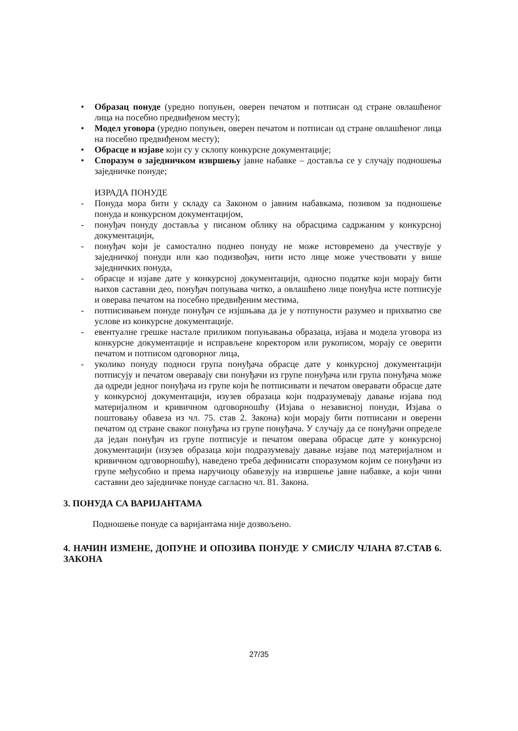• Образац понуде (уредно попуњен, оверен печатом и потписан од стране овлашћеног лица на посебно предвиђеном месту);
• Модел уговора (уредно попуњен, оверен печатом и потписан од стране овлашћеног лица на посебно предвиђеном месту);
• Обрасце и изјаве који су у склопу конкурсне документације;
• Споразум о заједничком извршењу јавне набавке – доставља се у случају подношења заједничке понуде;
ИЗРАДА ПОНУДЕ
- Понуда мора бити у складу са Законом о јавним набавкама, позивом за подношење понуда и конкурсном документацијом,
- понуђач понуду доставља у писаном облику на обрасцима садржаним у конкурсној документацији,
- понуђач који је самостално поднео понуду не може истовремено да учествује у заједничкој понуди или као подизвођач, нити исто лице може учествовати у више заједничких понуда,
- обрасце и изјаве дате у конкурсној документацији, односно податке који морају бити њихов саставни део, понуђач попуњава читко, а овлашћено лице понуђча исте потписује и оверава печатом на посебно предвиђеним местима,
- потписивањем понуде понуђач се изјшњава да је у потпуности разумео и прихватио све услове из конкурсне документације.
- евентуалне грешке настале приликом попуњавања образаца, изјава и модела уговора из конкурсне документације и исправљене коректором или рукописом, морају се оверити печатом и потписом одговорног лица,
- уколико понуду подноси група понуђача обрасце дате у конкурсној документацији потписују и печатом оверавају сви понуђачи из групе понуђача или група понуђача може да одреди једног понуђача из групе који ће потписивати и печатом оверавати обрасце дате у конкурсној документацији, изузев образаца који подразумевају давање изјава под материјалном и кривичном одговорношћу (Изјава о независној понуди, Изјава о поштовању обавеза из чл. 75. став 2. Закона) који морају бити потписани и оверени печатом од стране сваког понуђача из групе понуђача. У случају да се понуђачи определе да један понуђач из групе потписује и печатом оверава обрасце дате у конкурсној документацији (изузев образаца који подразумевају давање изјаве под материјалном и кривичном одговорношћу), наведено треба дефинисати споразумом којим се понуђачи из групе међусобно и према наручиоцу обавезују на извршење јавне набавке, а који чини саставни део заједничке понуде сагласно чл. 81. Закона.
3. ПОНУДА СА ВАРИЈАНТАМА
Подношење понуде са варијантама није дозвољено.
4. НАЧИН ИЗМЕНЕ, ДОПУНЕ И ОПОЗИВА ПОНУДЕ У СМИСЛУ ЧЛАНА 87.СТАВ 6. ЗАКОНА
27/35